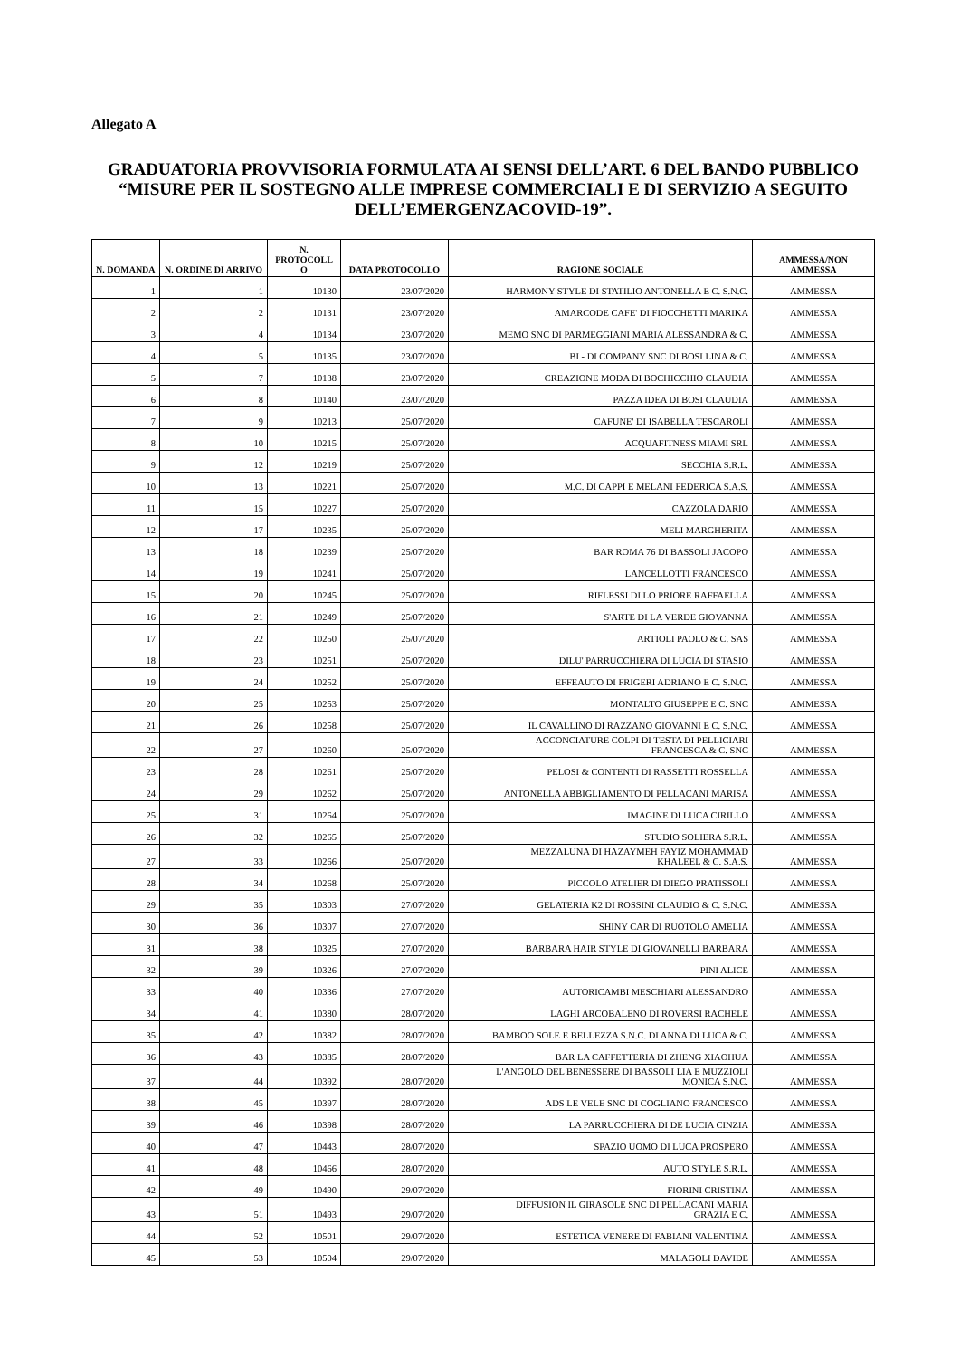Allegato A
GRADUATORIA PROVVISORIA FORMULATA AI SENSI DELL’ART. 6 DEL BANDO PUBBLICO “MISURE PER IL SOSTEGNO ALLE IMPRESE COMMERCIALI E DI SERVIZIO A SEGUITO DELL’EMERGENZACOVID-19”.
| N. DOMANDA | N. ORDINE DI ARRIVO | N. PROTOCOLL O | DATA PROTOCOLLO | RAGIONE SOCIALE | AMMESSA/NON AMMESSA |
| --- | --- | --- | --- | --- | --- |
| 1 | 1 | 10130 | 23/07/2020 | HARMONY STYLE DI STATILIO ANTONELLA E C. S.N.C. | AMMESSA |
| 2 | 2 | 10131 | 23/07/2020 | AMARCODE CAFE' DI FIOCCHETTI MARIKA | AMMESSA |
| 3 | 4 | 10134 | 23/07/2020 | MEMO SNC DI PARMEGGIANI MARIA ALESSANDRA & C. | AMMESSA |
| 4 | 5 | 10135 | 23/07/2020 | BI - DI COMPANY SNC DI BOSI LINA & C. | AMMESSA |
| 5 | 7 | 10138 | 23/07/2020 | CREAZIONE MODA DI BOCHICCHIO CLAUDIA | AMMESSA |
| 6 | 8 | 10140 | 23/07/2020 | PAZZA IDEA DI BOSI CLAUDIA | AMMESSA |
| 7 | 9 | 10213 | 25/07/2020 | CAFUNE' DI ISABELLA TESCAROLI | AMMESSA |
| 8 | 10 | 10215 | 25/07/2020 | ACQUAFITNESS MIAMI SRL | AMMESSA |
| 9 | 12 | 10219 | 25/07/2020 | SECCHIA S.R.L. | AMMESSA |
| 10 | 13 | 10221 | 25/07/2020 | M.C. DI CAPPI E MELANI FEDERICA S.A.S. | AMMESSA |
| 11 | 15 | 10227 | 25/07/2020 | CAZZOLA DARIO | AMMESSA |
| 12 | 17 | 10235 | 25/07/2020 | MELI MARGHERITA | AMMESSA |
| 13 | 18 | 10239 | 25/07/2020 | BAR ROMA 76 DI BASSOLI JACOPO | AMMESSA |
| 14 | 19 | 10241 | 25/07/2020 | LANCELLOTTI FRANCESCO | AMMESSA |
| 15 | 20 | 10245 | 25/07/2020 | RIFLESSI DI LO PRIORE RAFFAELLA | AMMESSA |
| 16 | 21 | 10249 | 25/07/2020 | S'ARTE DI LA VERDE GIOVANNA | AMMESSA |
| 17 | 22 | 10250 | 25/07/2020 | ARTIOLI PAOLO & C. SAS | AMMESSA |
| 18 | 23 | 10251 | 25/07/2020 | DILU' PARRUCCHIERA DI LUCIA DI STASIO | AMMESSA |
| 19 | 24 | 10252 | 25/07/2020 | EFFEAUTO DI FRIGERI ADRIANO E C. S.N.C. | AMMESSA |
| 20 | 25 | 10253 | 25/07/2020 | MONTALTO GIUSEPPE E C. SNC | AMMESSA |
| 21 | 26 | 10258 | 25/07/2020 | IL CAVALLINO DI RAZZANO GIOVANNI E C. S.N.C. | AMMESSA |
| 22 | 27 | 10260 | 25/07/2020 | ACCONCIATURE COLPI DI TESTA DI PELLICIARI FRANCESCA & C. SNC | AMMESSA |
| 23 | 28 | 10261 | 25/07/2020 | PELOSI & CONTENTI DI RASSETTI ROSSELLA | AMMESSA |
| 24 | 29 | 10262 | 25/07/2020 | ANTONELLA ABBIGLIAMENTO DI PELLACANI MARISA | AMMESSA |
| 25 | 31 | 10264 | 25/07/2020 | IMAGINE DI LUCA CIRILLO | AMMESSA |
| 26 | 32 | 10265 | 25/07/2020 | STUDIO SOLIERA S.R.L. | AMMESSA |
| 27 | 33 | 10266 | 25/07/2020 | MEZZALUNA DI HAZAYMEH FAYIZ MOHAMMAD KHALEEL & C. S.A.S. | AMMESSA |
| 28 | 34 | 10268 | 25/07/2020 | PICCOLO ATELIER DI DIEGO PRATISSOLI | AMMESSA |
| 29 | 35 | 10303 | 27/07/2020 | GELATERIA K2 DI ROSSINI CLAUDIO & C. S.N.C. | AMMESSA |
| 30 | 36 | 10307 | 27/07/2020 | SHINY CAR DI RUOTOLO AMELIA | AMMESSA |
| 31 | 38 | 10325 | 27/07/2020 | BARBARA HAIR STYLE DI GIOVANELLI BARBARA | AMMESSA |
| 32 | 39 | 10326 | 27/07/2020 | PINI ALICE | AMMESSA |
| 33 | 40 | 10336 | 27/07/2020 | AUTORICAMBI MESCHIARI ALESSANDRO | AMMESSA |
| 34 | 41 | 10380 | 28/07/2020 | LAGHI ARCOBALENO DI ROVERSI RACHELE | AMMESSA |
| 35 | 42 | 10382 | 28/07/2020 | BAMBOO SOLE E BELLEZZA S.N.C. DI ANNA DI LUCA & C. | AMMESSA |
| 36 | 43 | 10385 | 28/07/2020 | BAR LA CAFFETTERIA DI ZHENG XIAOHUA | AMMESSA |
| 37 | 44 | 10392 | 28/07/2020 | L'ANGOLO DEL BENESSERE DI BASSOLI LIA E MUZZIOLI MONICA S.N.C. | AMMESSA |
| 38 | 45 | 10397 | 28/07/2020 | ADS LE VELE SNC DI COGLIANO FRANCESCO | AMMESSA |
| 39 | 46 | 10398 | 28/07/2020 | LA PARRUCCHIERA DI DE LUCIA CINZIA | AMMESSA |
| 40 | 47 | 10443 | 28/07/2020 | SPAZIO UOMO DI LUCA PROSPERO | AMMESSA |
| 41 | 48 | 10466 | 28/07/2020 | AUTO STYLE S.R.L. | AMMESSA |
| 42 | 49 | 10490 | 29/07/2020 | FIORINI CRISTINA | AMMESSA |
| 43 | 51 | 10493 | 29/07/2020 | DIFFUSION IL GIRASOLE SNC DI PELLACANI MARIA GRAZIA E C. | AMMESSA |
| 44 | 52 | 10501 | 29/07/2020 | ESTETICA VENERE DI FABIANI VALENTINA | AMMESSA |
| 45 | 53 | 10504 | 29/07/2020 | MALAGOLI DAVIDE | AMMESSA |